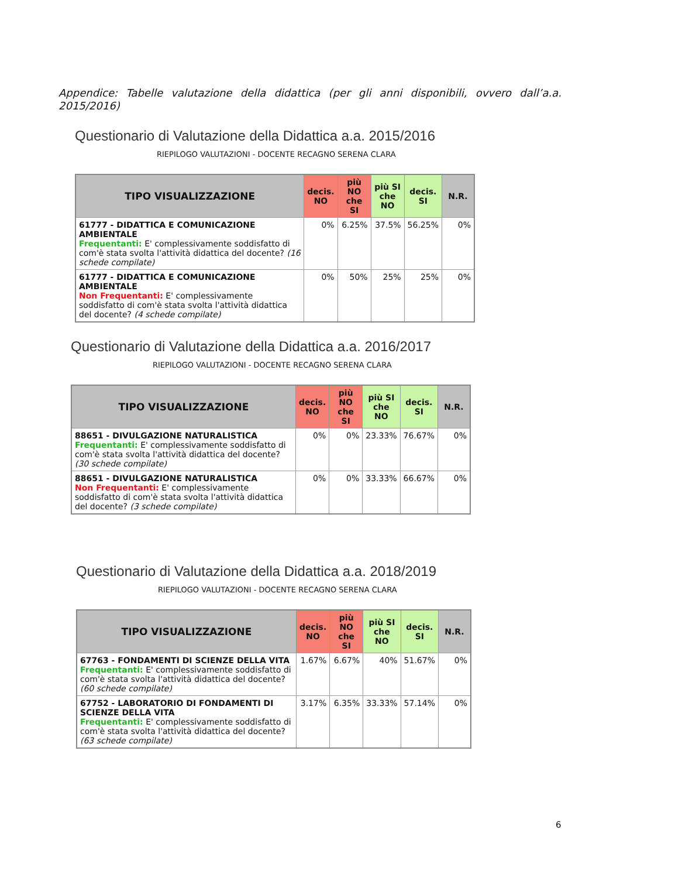Appendice: Tabelle valutazione della didattica (per gli anni disponibili, ovvero dall’a.a. 2015/2016)
Questionario di Valutazione della Didattica a.a. 2015/2016
RIEPILOGO VALUTAZIONI - DOCENTE RECAGNO SERENA CLARA
| TIPO VISUALIZZAZIONE | decis. NO | più NO che SI | più SI che NO | decis. SI | N.R. |
| --- | --- | --- | --- | --- | --- |
| 61777 - DIDATTICA E COMUNICAZIONE AMBIENTALE Frequentanti: E' complessivamente soddisfatto di com'è stata svolta l'attività didattica del docente? (16 schede compilate) | 0% | 6.25% | 37.5% | 56.25% | 0% |
| 61777 - DIDATTICA E COMUNICAZIONE AMBIENTALE Non Frequentanti: E' complessivamente soddisfatto di com'è stata svolta l'attività didattica del docente? (4 schede compilate) | 0% | 50% | 25% | 25% | 0% |
Questionario di Valutazione della Didattica a.a. 2016/2017
RIEPILOGO VALUTAZIONI - DOCENTE RECAGNO SERENA CLARA
| TIPO VISUALIZZAZIONE | decis. NO | più NO che SI | più SI che NO | decis. SI | N.R. |
| --- | --- | --- | --- | --- | --- |
| 88651 - DIVULGAZIONE NATURALISTICA Frequentanti: E' complessivamente soddisfatto di com'è stata svolta l'attività didattica del docente? (30 schede compilate) | 0% | 0% | 23.33% | 76.67% | 0% |
| 88651 - DIVULGAZIONE NATURALISTICA Non Frequentanti: E' complessivamente soddisfatto di com'è stata svolta l'attività didattica del docente? (3 schede compilate) | 0% | 0% | 33.33% | 66.67% | 0% |
Questionario di Valutazione della Didattica a.a. 2018/2019
RIEPILOGO VALUTAZIONI - DOCENTE RECAGNO SERENA CLARA
| TIPO VISUALIZZAZIONE | decis. NO | più NO che SI | più SI che NO | decis. SI | N.R. |
| --- | --- | --- | --- | --- | --- |
| 67763 - FONDAMENTI DI SCIENZE DELLA VITA Frequentanti: E' complessivamente soddisfatto di com'è stata svolta l'attività didattica del docente? (60 schede compilate) | 1.67% | 6.67% | 40% | 51.67% | 0% |
| 67752 - LABORATORIO DI FONDAMENTI DI SCIENZE DELLA VITA Frequentanti: E' complessivamente soddisfatto di com'è stata svolta l'attività didattica del docente? (63 schede compilate) | 3.17% | 6.35% | 33.33% | 57.14% | 0% |
6